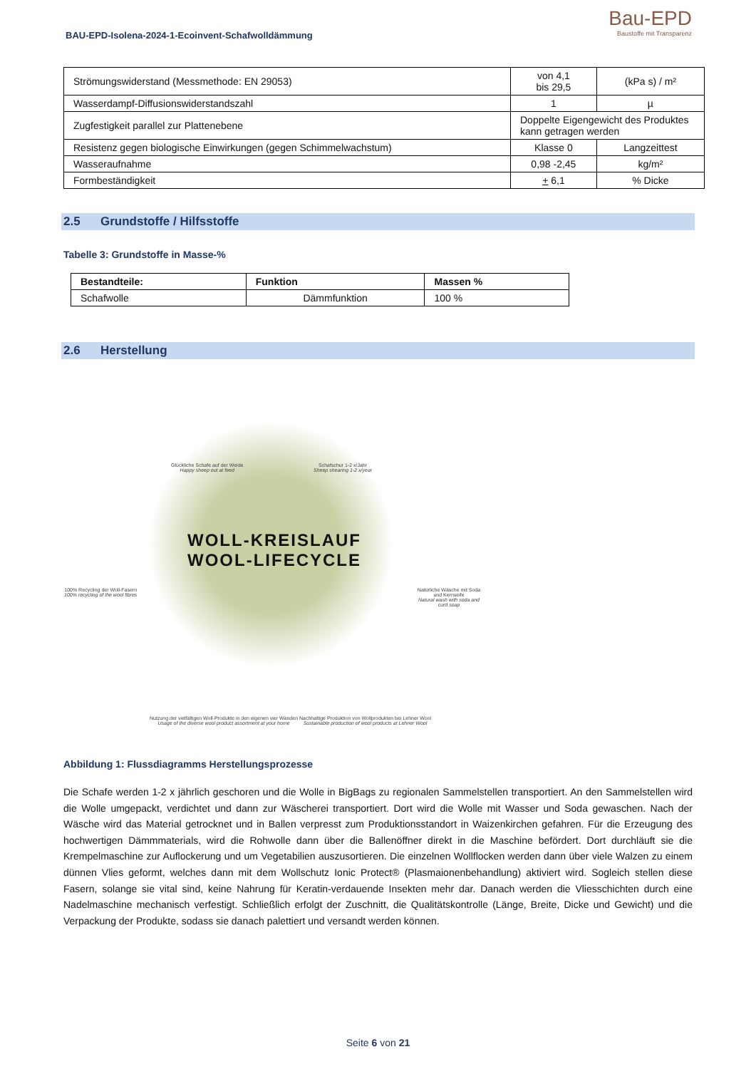BAU-EPD-Isolena-2024-1-Ecoinvent-Schafwolldämmung
Bau-EPD
Baustoffe mit Transparenz
| Strömungswiderstand (Messmethode: EN 29053) | von 4,1 bis 29,5 | (kPa s) / m² |
| Wasserdampf-Diffusionswiderstandszahl | 1 | µ |
| Zugfestigkeit parallel zur Plattenebene | Doppelte Eigengewicht des Produktes kann getragen werden | |
| Resistenz gegen biologische Einwirkungen (gegen Schimmelwachstum) | Klasse 0 | Langzeittest |
| Wasseraufnahme | 0,98 -2,45 | kg/m² |
| Formbeständigkeit | + 6,1 | % Dicke |
2.5 Grundstoffe / Hilfsstoffe
Tabelle 3: Grundstoffe in Masse-%
| Bestandteile: | Funktion | Massen % |
| --- | --- | --- |
| Schafwolle | Dämmfunktion | 100 % |
2.6 Herstellung
WOLL-KREISLAUF
WOOL-LIFECYCLE
Glückliche Schafe auf der Weide
Happy sheep out at feed
Schafschur 1-2 x/Jahr
Sheep shearing 1-2 x/year
100% Recycling der Woll-Fasern
100% recycling of the wool fibres
Natürliche Wäsche mit Soda und Kernseife
Natural wash with soda and curd soap
Nutzung der vielfältigen Woll-Produkte in den eigenen vier Wänden
Usage of the diverse wool product assortment at your home
Nachhaltige Produktion von Wollprodukten bei Lehner Wool
Sustainable production of wool products at Lehner Wool
Abbildung 1: Flussdiagramms Herstellungsprozesse
Die Schafe werden 1-2 x jährlich geschoren und die Wolle in BigBags zu regionalen Sammelstellen transportiert. An den Sammelstellen wird die Wolle umgepackt, verdichtet und dann zur Wäscherei transportiert. Dort wird die Wolle mit Wasser und Soda gewaschen. Nach der Wäsche wird das Material getrocknet und in Ballen verpresst zum Produktionsstandort in Waizenkirchen gefahren. Für die Erzeugung des hochwertigen Dämmmaterials, wird die Rohwolle dann über die Ballenöffner direkt in die Maschine befördert. Dort durchläuft sie die Krempelmaschine zur Auflockerung und um Vegetabilien auszusortieren. Die einzelnen Wollflocken werden dann über viele Walzen zu einem dünnen Vlies geformt, welches dann mit dem Wollschutz Ionic Protect® (Plasmaionenbehandlung) aktiviert wird. Sogleich stellen diese Fasern, solange sie vital sind, keine Nahrung für Keratin-verdauende Insekten mehr dar. Danach werden die Vliesschichten durch eine Nadelmaschine mechanisch verfestigt. Schließlich erfolgt der Zuschnitt, die Qualitätskontrolle (Länge, Breite, Dicke und Gewicht) und die Verpackung der Produkte, sodass sie danach palettiert und versandt werden können.
Seite 6 von 21